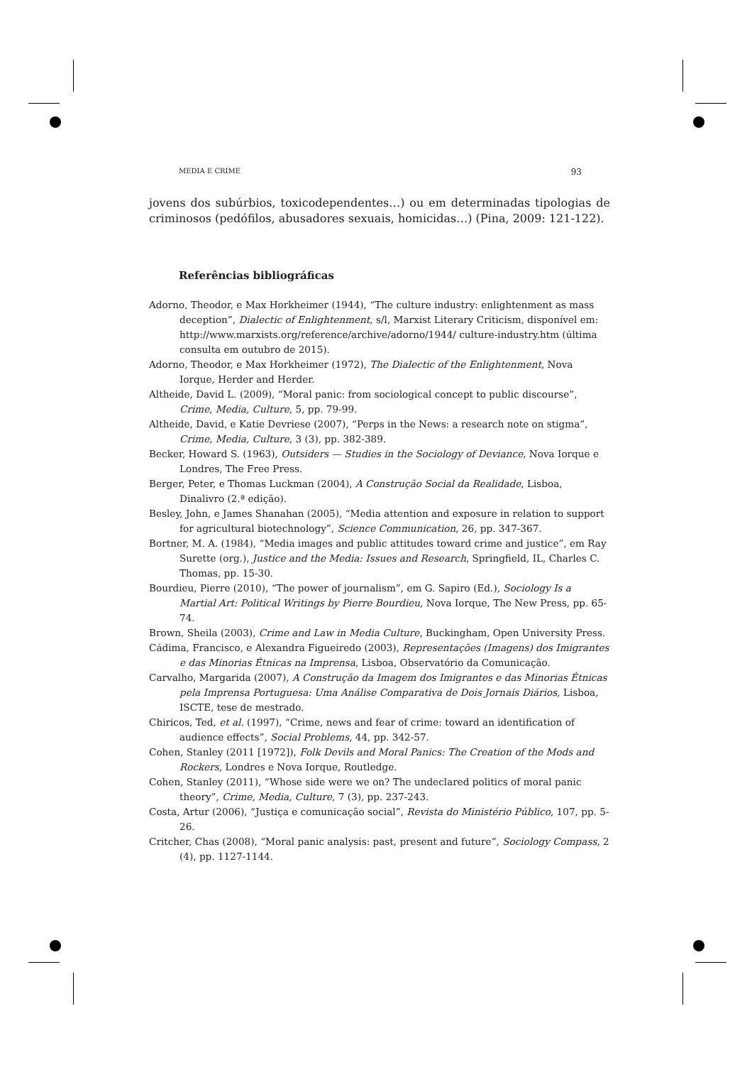MEDIA E CRIME 93
jovens dos subúrbios, toxicodependentes…) ou em determinadas tipologias de criminosos (pedófilos, abusadores sexuais, homicidas…) (Pina, 2009: 121-122).
Referências bibliográficas
Adorno, Theodor, e Max Horkheimer (1944), “The culture industry: enlightenment as mass deception”, Dialectic of Enlightenment, s/l, Marxist Literary Criticism, disponível em: http://www.marxists.org/reference/archive/adorno/1944/ culture-industry.htm (última consulta em outubro de 2015).
Adorno, Theodor, e Max Horkheimer (1972), The Dialectic of the Enlightenment, Nova Iorque, Herder and Herder.
Altheide, David L. (2009), “Moral panic: from sociological concept to public discourse”, Crime, Media, Culture, 5, pp. 79-99.
Altheide, David, e Katie Devriese (2007), “Perps in the News: a research note on stigma”, Crime, Media, Culture, 3 (3), pp. 382-389.
Becker, Howard S. (1963), Outsiders — Studies in the Sociology of Deviance, Nova Iorque e Londres, The Free Press.
Berger, Peter, e Thomas Luckman (2004), A Construção Social da Realidade, Lisboa, Dinalivro (2.ª edição).
Besley, John, e James Shanahan (2005), “Media attention and exposure in relation to support for agricultural biotechnology”, Science Communication, 26, pp. 347-367.
Bortner, M. A. (1984), “Media images and public attitudes toward crime and justice”, em Ray Surette (org.), Justice and the Media: Issues and Research, Springfield, IL, Charles C. Thomas, pp. 15-30.
Bourdieu, Pierre (2010), “The power of journalism”, em G. Sapiro (Ed.), Sociology Is a Martial Art: Political Writings by Pierre Bourdieu, Nova Iorque, The New Press, pp. 65-74.
Brown, Sheila (2003), Crime and Law in Media Culture, Buckingham, Open University Press.
Cádima, Francisco, e Alexandra Figueiredo (2003), Representações (Imagens) dos Imigrantes e das Minorias Étnicas na Imprensa, Lisboa, Observatório da Comunicação.
Carvalho, Margarida (2007), A Construção da Imagem dos Imigrantes e das Minorias Étnicas pela Imprensa Portuguesa: Uma Análise Comparativa de Dois Jornais Diários, Lisboa, ISCTE, tese de mestrado.
Chiricos, Ted, et al. (1997), “Crime, news and fear of crime: toward an identification of audience effects”, Social Problems, 44, pp. 342-57.
Cohen, Stanley (2011 [1972]), Folk Devils and Moral Panics: The Creation of the Mods and Rockers, Londres e Nova Iorque, Routledge.
Cohen, Stanley (2011), “Whose side were we on? The undeclared politics of moral panic theory”, Crime, Media, Culture, 7 (3), pp. 237-243.
Costa, Artur (2006), “Justiça e comunicação social”, Revista do Ministério Público, 107, pp. 5-26.
Critcher, Chas (2008), “Moral panic analysis: past, present and future”, Sociology Compass, 2 (4), pp. 1127-1144.